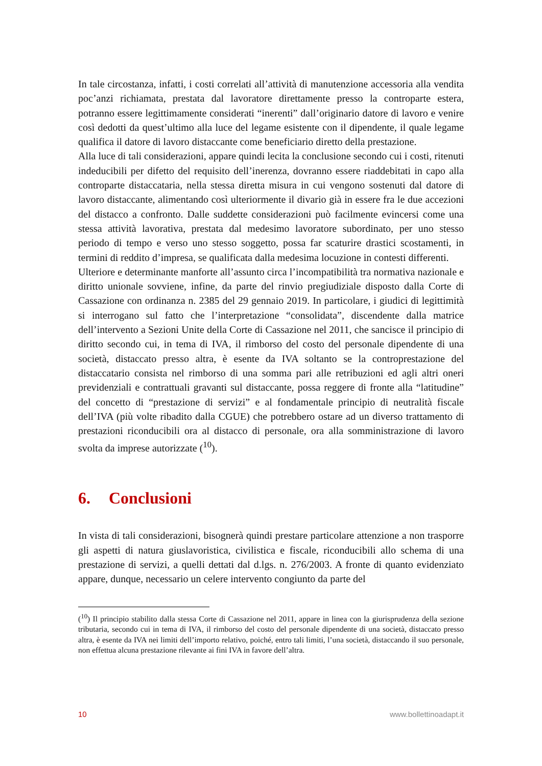In tale circostanza, infatti, i costi correlati all’attività di manutenzione accessoria alla vendita poc’anzi richiamata, prestata dal lavoratore direttamente presso la controparte estera, potranno essere legittimamente considerati “inerenti” dall’originario datore di lavoro e venire così dedotti da quest’ultimo alla luce del legame esistente con il dipendente, il quale legame qualifica il datore di lavoro distaccante come beneficiario diretto della prestazione.
Alla luce di tali considerazioni, appare quindi lecita la conclusione secondo cui i costi, ritenuti indeducibili per difetto del requisito dell’inerenza, dovranno essere riaddebitati in capo alla controparte distaccataria, nella stessa diretta misura in cui vengono sostenuti dal datore di lavoro distaccante, alimentando così ulteriormente il divario già in essere fra le due accezioni del distacco a confronto. Dalle suddette considerazioni può facilmente evincersi come una stessa attività lavorativa, prestata dal medesimo lavoratore subordinato, per uno stesso periodo di tempo e verso uno stesso soggetto, possa far scaturire drastici scostamenti, in termini di reddito d’impresa, se qualificata dalla medesima locuzione in contesti differenti.
Ulteriore e determinante manforte all’assunto circa l’incompatibilità tra normativa nazionale e diritto unionale sovviene, infine, da parte del rinvio pregiudiziale disposto dalla Corte di Cassazione con ordinanza n. 2385 del 29 gennaio 2019. In particolare, i giudici di legittimità si interrogano sul fatto che l’interpretazione “consolidata”, discendente dalla matrice dell’intervento a Sezioni Unite della Corte di Cassazione nel 2011, che sancisce il principio di diritto secondo cui, in tema di IVA, il rimborso del costo del personale dipendente di una società, distaccato presso altra, è esente da IVA soltanto se la controprestazione del distaccatario consista nel rimborso di una somma pari alle retribuzioni ed agli altri oneri previdenziali e contrattuali gravanti sul distaccante, possa reggere di fronte alla “latitudine” del concetto di “prestazione di servizi” e al fondamentale principio di neutralità fiscale dell’IVA (più volte ribadito dalla CGUE) che potrebbero ostare ad un diverso trattamento di prestazioni riconducibili ora al distacco di personale, ora alla somministrazione di lavoro svolta da imprese autorizzate (<sup>10</sup>).
6. Conclusioni
In vista di tali considerazioni, bisognerà quindi prestare particolare attenzione a non trasporre gli aspetti di natura giuslavoristica, civilistica e fiscale, riconducibili allo schema di una prestazione di servizi, a quelli dettati dal d.lgs. n. 276/2003. A fronte di quanto evidenziato appare, dunque, necessario un celere intervento congiunto da parte del
(<sup>10</sup>) Il principio stabilito dalla stessa Corte di Cassazione nel 2011, appare in linea con la giurisprudenza della sezione tributaria, secondo cui in tema di IVA, il rimborso del costo del personale dipendente di una società, distaccato presso altra, è esente da IVA nei limiti dell’importo relativo, poiché, entro tali limiti, l’una società, distaccando il suo personale, non effettua alcuna prestazione rilevante ai fini IVA in favore dell’altra.
10 www.bollettinoadapt.it